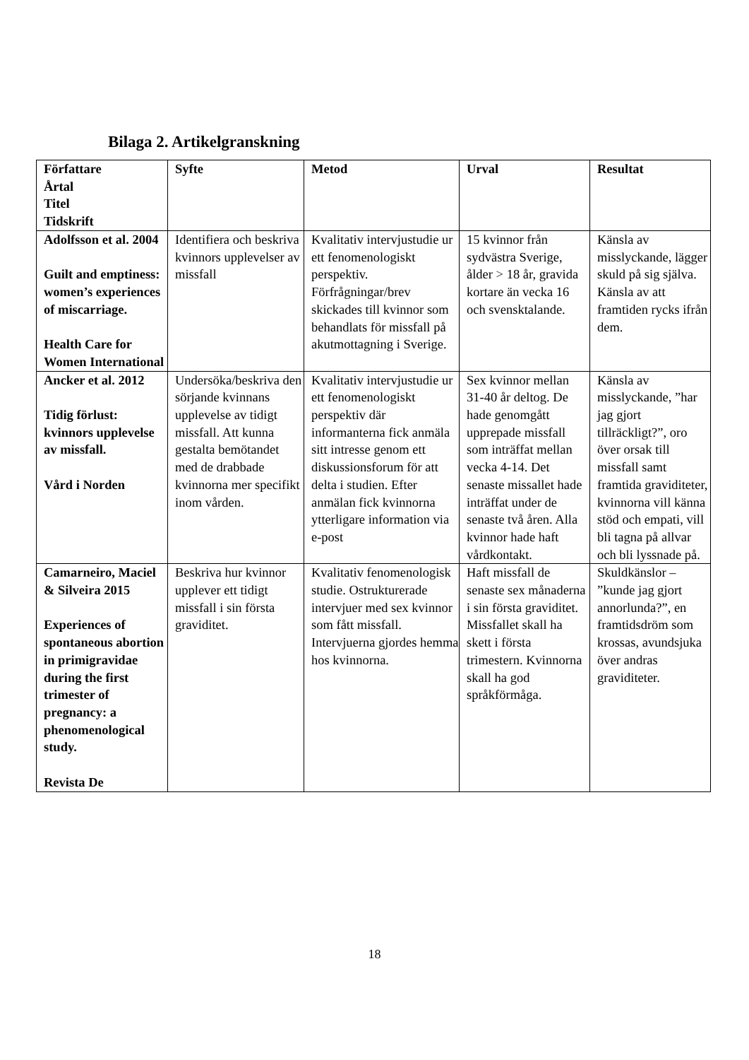Bilaga 2. Artikelgranskning
| Författare Årtal Titel Tidskrift | Syfte | Metod | Urval | Resultat |
| --- | --- | --- | --- | --- |
| Adolfsson et al. 2004 Guilt and emptiness: women’s experiences of miscarriage. Health Care for Women International | Identifiera och beskriva kvinnors upplevelser av missfall | Kvalitativ intervjustudie ur ett fenomenologiskt perspektiv. Förfrågningar/brev skickades till kvinnor som behandlats för missfall på akutmottagning i Sverige. | 15 kvinnor från sydvästra Sverige, ålder > 18 år, gravida kortare än vecka 16 och svensktalande. | Känsla av misslyckande, lägger skuld på sig själva. Känsla av att framtiden rycks ifrån dem. |
| Ancker et al. 2012 Tidig förlust: kvinnors upplevelse av missfall. Vård i Norden | Undersöka/beskriva den sörjande kvinnans upplevelse av tidigt missfall. Att kunna gestalta bemötandet med de drabbade kvinnorna mer specifikt inom vården. | Kvalitativ intervjustudie ur ett fenomenologiskt perspektiv där informanterna fick anmäla sitt intresse genom ett diskussionsforum för att delta i studien. Efter anmälan fick kvinnorna ytterligare information via e-post | Sex kvinnor mellan 31-40 år deltog. De hade genomgått upprepade missfall som inträffat mellan vecka 4-14. Det senaste missallet hade inträffat under de senaste två åren. Alla kvinnor hade haft vårdkontakt. | Känsla av misslyckande, ”har jag gjort tillräckligt?”, oro över orsak till missfall samt framtida graviditeter, kvinnorna vill känna stöd och empati, vill bli tagna på allvar och bli lyssnade på. |
| Camarneiro, Maciel & Silveira 2015 Experiences of spontaneous abortion in primigravidae during the first trimester of pregnancy: a phenomenological study. Revista De | Beskriva hur kvinnor upplever ett tidigt missfall i sin första graviditet. | Kvalitativ fenomenologisk studie. Ostrukturerade intervjuer med sex kvinnor som fått missfall. Intervjuerna gjordes hemma hos kvinnorna. | Haft missfall de senaste sex månaderna i sin första graviditet. Missfallet skall ha skett i första trimestern. Kvinnorna skall ha god språkförmåga. | Skuldkänslor – ”kunde jag gjort annorlunda?”, en framtidsdröm som krossas, avundsjuka över andras graviditeter. |
18